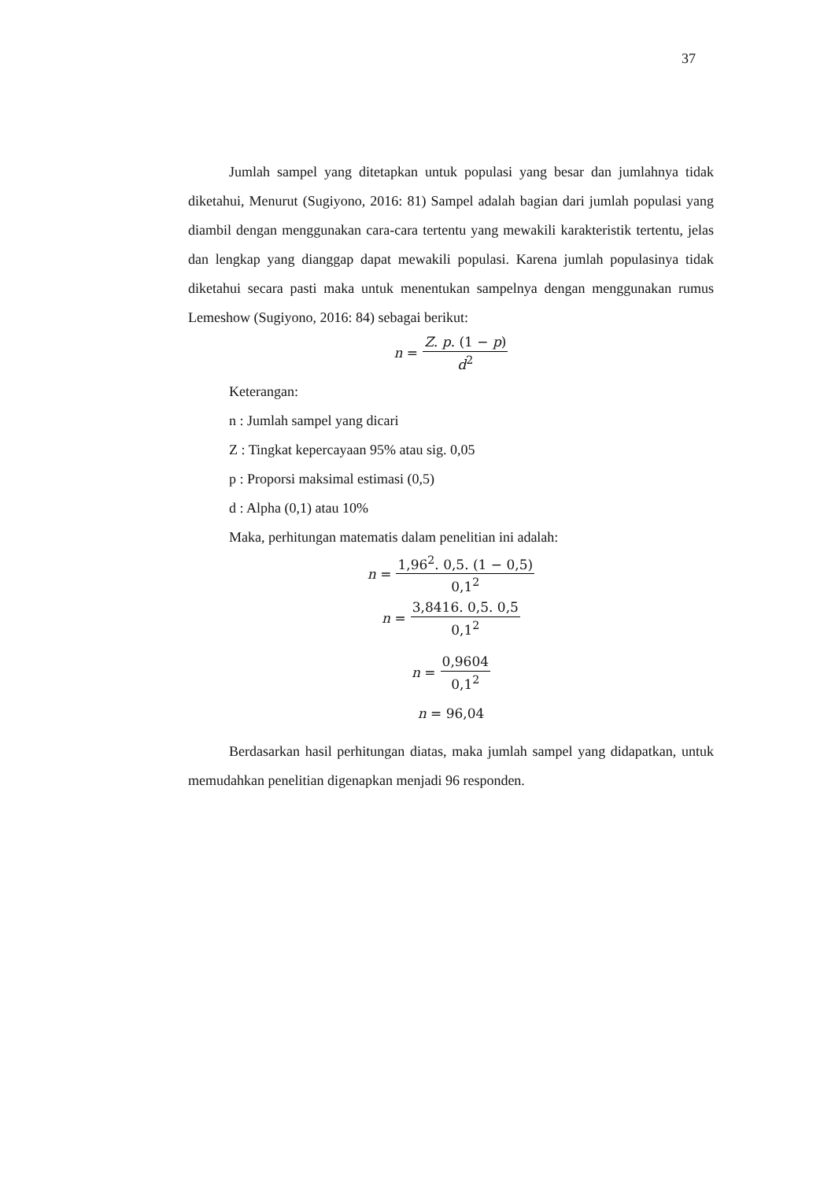37
Jumlah sampel yang ditetapkan untuk populasi yang besar dan jumlahnya tidak diketahui, Menurut (Sugiyono, 2016: 81) Sampel adalah bagian dari jumlah populasi yang diambil dengan menggunakan cara-cara tertentu yang mewakili karakteristik tertentu, jelas dan lengkap yang dianggap dapat mewakili populasi. Karena jumlah populasinya tidak diketahui secara pasti maka untuk menentukan sampelnya dengan menggunakan rumus Lemeshow (Sugiyono, 2016: 84) sebagai berikut:
n = Z. p. (1 − p) d<sup>2</sup>
Keterangan:
n : Jumlah sampel yang dicari
Z : Tingkat kepercayaan 95% atau sig. 0,05
p : Proporsi maksimal estimasi (0,5)
d : Alpha (0,1) atau 10%
Maka, perhitungan matematis dalam penelitian ini adalah:
n = 1,96<sup>2</sup>. 0,5. (1 − 0,5) 0,1<sup>2</sup>
n = 3,8416. 0,5. 0,5 0,1<sup>2</sup>
n = 0,9604 0,1<sup>2</sup>
n = 96,04
Berdasarkan hasil perhitungan diatas, maka jumlah sampel yang didapatkan, untuk memudahkan penelitian digenapkan menjadi 96 responden.